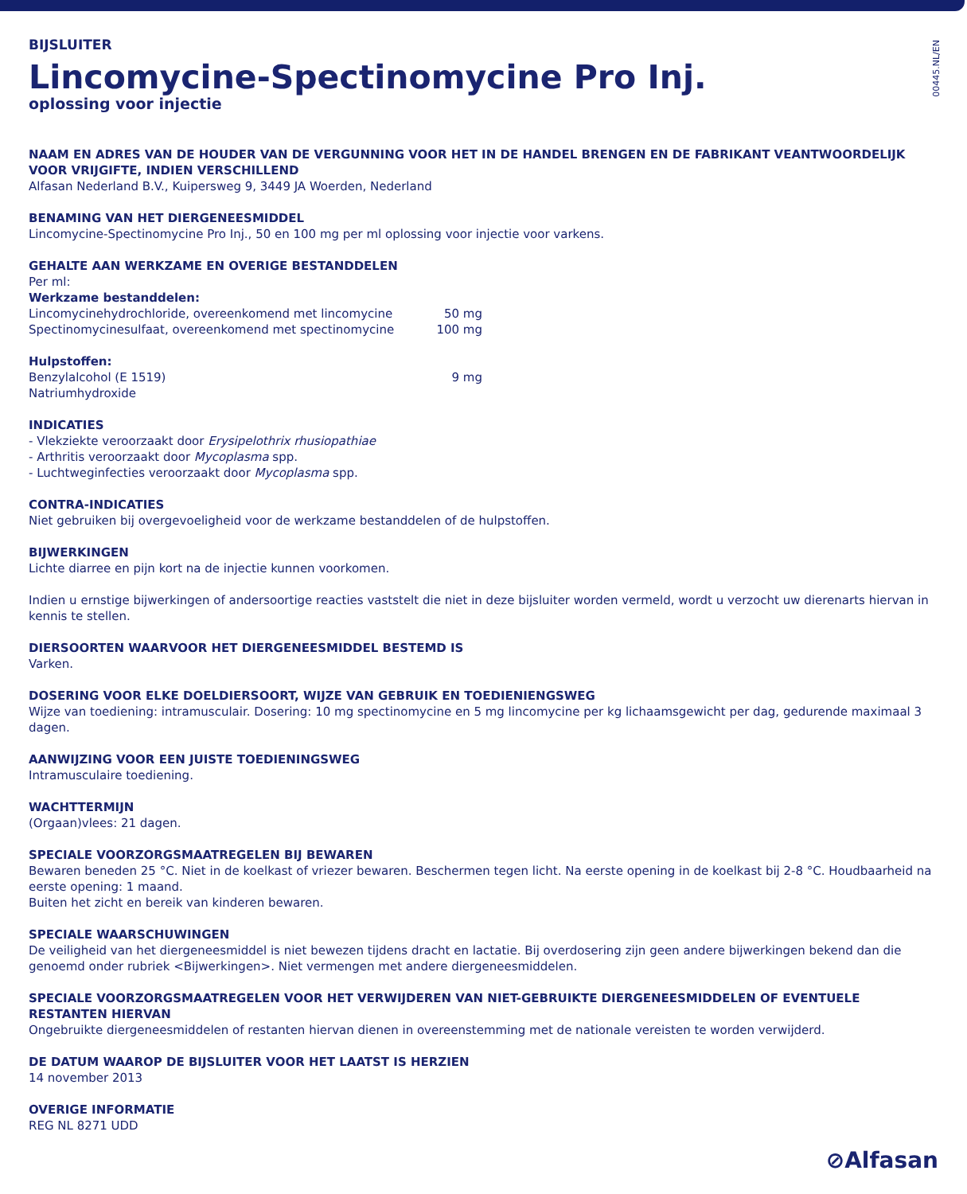00445.NL/EN
BIJSLUITER
Lincomycine-Spectinomycine Pro Inj.
oplossing voor injectie
NAAM EN ADRES VAN DE HOUDER VAN DE VERGUNNING VOOR HET IN DE HANDEL BRENGEN EN DE FABRIKANT VEANTWOORDELIJK VOOR VRIJGIFTE, INDIEN VERSCHILLEND
Alfasan Nederland B.V., Kuipersweg 9, 3449 JA Woerden, Nederland
BENAMING VAN HET DIERGENEESMIDDEL
Lincomycine-Spectinomycine Pro Inj., 50 en 100 mg per ml oplossing voor injectie voor varkens.
GEHALTE AAN WERKZAME EN OVERIGE BESTANDDELEN
Per ml:
Werkzame bestanddelen:
| Lincomycinehydrochloride, overeenkomend met lincomycine | 50 mg |
| Spectinomycinesulfaat, overeenkomend met spectinomycine | 100 mg |
| Hulpstoffen: | |
| Benzylalcohol (E 1519) | 9 mg |
| Natriumhydroxide | |
INDICATIES
- Vlekziekte veroorzaakt door Erysipelothrix rhusiopathiae
- Arthritis veroorzaakt door Mycoplasma spp.
- Luchtweginfecties veroorzaakt door Mycoplasma spp.
CONTRA-INDICATIES
Niet gebruiken bij overgevoeligheid voor de werkzame bestanddelen of de hulpstoffen.
BIJWERKINGEN
Lichte diarree en pijn kort na de injectie kunnen voorkomen.
Indien u ernstige bijwerkingen of andersoortige reacties vaststelt die niet in deze bijsluiter worden vermeld, wordt u verzocht uw dierenarts hiervan in kennis te stellen.
DIERSOORTEN WAARVOOR HET DIERGENEESMIDDEL BESTEMD IS
Varken.
DOSERING VOOR ELKE DOELDIERSOORT, WIJZE VAN GEBRUIK EN TOEDIENIENGSWEG
Wijze van toediening: intramusculair. Dosering: 10 mg spectinomycine en 5 mg lincomycine per kg lichaamsgewicht per dag, gedurende maximaal 3 dagen.
AANWIJZING VOOR EEN JUISTE TOEDIENINGSWEG
Intramusculaire toediening.
WACHTTERMIJN
(Orgaan)vlees: 21 dagen.
SPECIALE VOORZORGSMAATREGELEN BIJ BEWAREN
Bewaren beneden 25 °C. Niet in de koelkast of vriezer bewaren. Beschermen tegen licht. Na eerste opening in de koelkast bij 2-8 °C. Houdbaarheid na eerste opening: 1 maand.
Buiten het zicht en bereik van kinderen bewaren.
SPECIALE WAARSCHUWINGEN
De veiligheid van het diergeneesmiddel is niet bewezen tijdens dracht en lactatie. Bij overdosering zijn geen andere bijwerkingen bekend dan die genoemd onder rubriek <Bijwerkingen>. Niet vermengen met andere diergeneesmiddelen.
SPECIALE VOORZORGSMAATREGELEN VOOR HET VERWIJDEREN VAN NIET-GEBRUIKTE DIERGENEESMIDDELEN OF EVENTUELE RESTANTEN HIERVAN
Ongebruikte diergeneesmiddelen of restanten hiervan dienen in overeenstemming met de nationale vereisten te worden verwijderd.
DE DATUM WAAROP DE BIJSLUITER VOOR HET LAATST IS HERZIEN
14 november 2013
OVERIGE INFORMATIE
REG NL 8271 UDD
⊘Alfasan